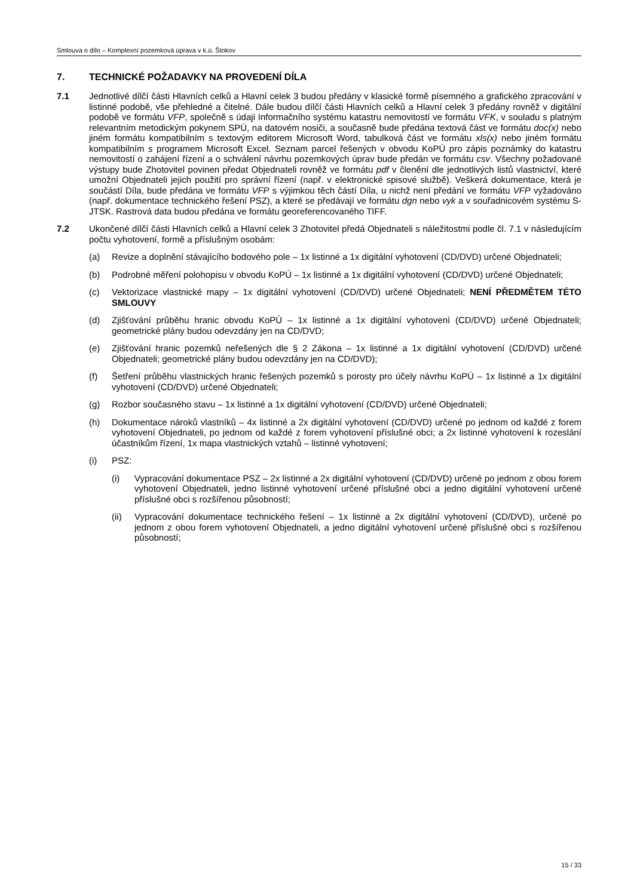Smlouva o dílo – Komplexní pozemková úprava v k.ú. Štokov
7. TECHNICKÉ POŽADAVKY NA PROVEDENÍ DÍLA
7.1 Jednotlivé dílčí části Hlavních celků a Hlavní celek 3 budou předány v klasické formě písemného a grafického zpracování v listinné podobě, vše přehledné a čitelné. Dále budou dílčí části Hlavních celků a Hlavní celek 3 předány rovněž v digitální podobě ve formátu VFP, společně s údaji Informačního systému katastru nemovitostí ve formátu VFK, v souladu s platným relevantním metodickým pokynem SPÚ, na datovém nosiči, a současně bude předána textová část ve formátu doc(x) nebo jiném formátu kompatibilním s textovým editorem Microsoft Word, tabulková část ve formátu xls(x) nebo jiném formátu kompatibilním s programem Microsoft Excel. Seznam parcel řešených v obvodu KoPÚ pro zápis poznámky do katastru nemovitostí o zahájení řízení a o schválení návrhu pozemkových úprav bude předán ve formátu csv. Všechny požadované výstupy bude Zhotovitel povinen předat Objednateli rovněž ve formátu pdf v členění dle jednotlivých listů vlastnictví, které umožní Objednateli jejich použití pro správní řízení (např. v elektronické spisové službě). Veškerá dokumentace, která je součástí Díla, bude předána ve formátu VFP s výjimkou těch částí Díla, u nichž není předání ve formátu VFP vyžadováno (např. dokumentace technického řešení PSZ), a které se předávají ve formátu dgn nebo vyk a v souřadnicovém systému S-JTSK. Rastrová data budou předána ve formátu georeferencovaného TIFF.
7.2 Ukončené dílčí části Hlavních celků a Hlavní celek 3 Zhotovitel předá Objednateli s náležitostmi podle čl. 7.1 v následujícím počtu vyhotovení, formě a příslušným osobám:
(a) Revize a doplnění stávajícího bodového pole – 1x listinné a 1x digitální vyhotovení (CD/DVD) určené Objednateli;
(b) Podrobné měření polohopisu v obvodu KoPÚ – 1x listinné a 1x digitální vyhotovení (CD/DVD) určené Objednateli;
(c) Vektorizace vlastnické mapy – 1x digitální vyhotovení (CD/DVD) určené Objednateli; NENÍ PŘEDMĚTEM TÉTO SMLOUVY
(d) Zjišťování průběhu hranic obvodu KoPÚ – 1x listinné a 1x digitální vyhotovení (CD/DVD) určené Objednateli; geometrické plány budou odevzdány jen na CD/DVD;
(e) Zjišťování hranic pozemků neřešených dle § 2 Zákona – 1x listinné a 1x digitální vyhotovení (CD/DVD) určené Objednateli; geometrické plány budou odevzdány jen na CD/DVD);
(f) Šetření průběhu vlastnických hranic řešených pozemků s porosty pro účely návrhu KoPÚ – 1x listinné a 1x digitální vyhotovení (CD/DVD) určené Objednateli;
(g) Rozbor současného stavu – 1x listinné a 1x digitální vyhotovení (CD/DVD) určené Objednateli;
(h) Dokumentace nároků vlastníků – 4x listinné a 2x digitální vyhotovení (CD/DVD) určené po jednom od každé z forem vyhotovení Objednateli, po jednom od každé z forem vyhotovení příslušné obci; a 2x listinné vyhotovení k rozeslání účastníkům řízení, 1x mapa vlastnických vztahů – listinné vyhotovení;
(i) PSZ:
(i) Vypracování dokumentace PSZ – 2x listinné a 2x digitální vyhotovení (CD/DVD) určené po jednom z obou forem vyhotovení Objednateli, jedno listinné vyhotovení určené příslušné obci a jedno digitální vyhotovení určené příslušné obci s rozšířenou působností;
(ii) Vypracování dokumentace technického řešení – 1x listinné a 2x digitální vyhotovení (CD/DVD), určené po jednom z obou forem vyhotovení Objednateli, a jedno digitální vyhotovení určené příslušné obci s rozšířenou působností;
15 / 33